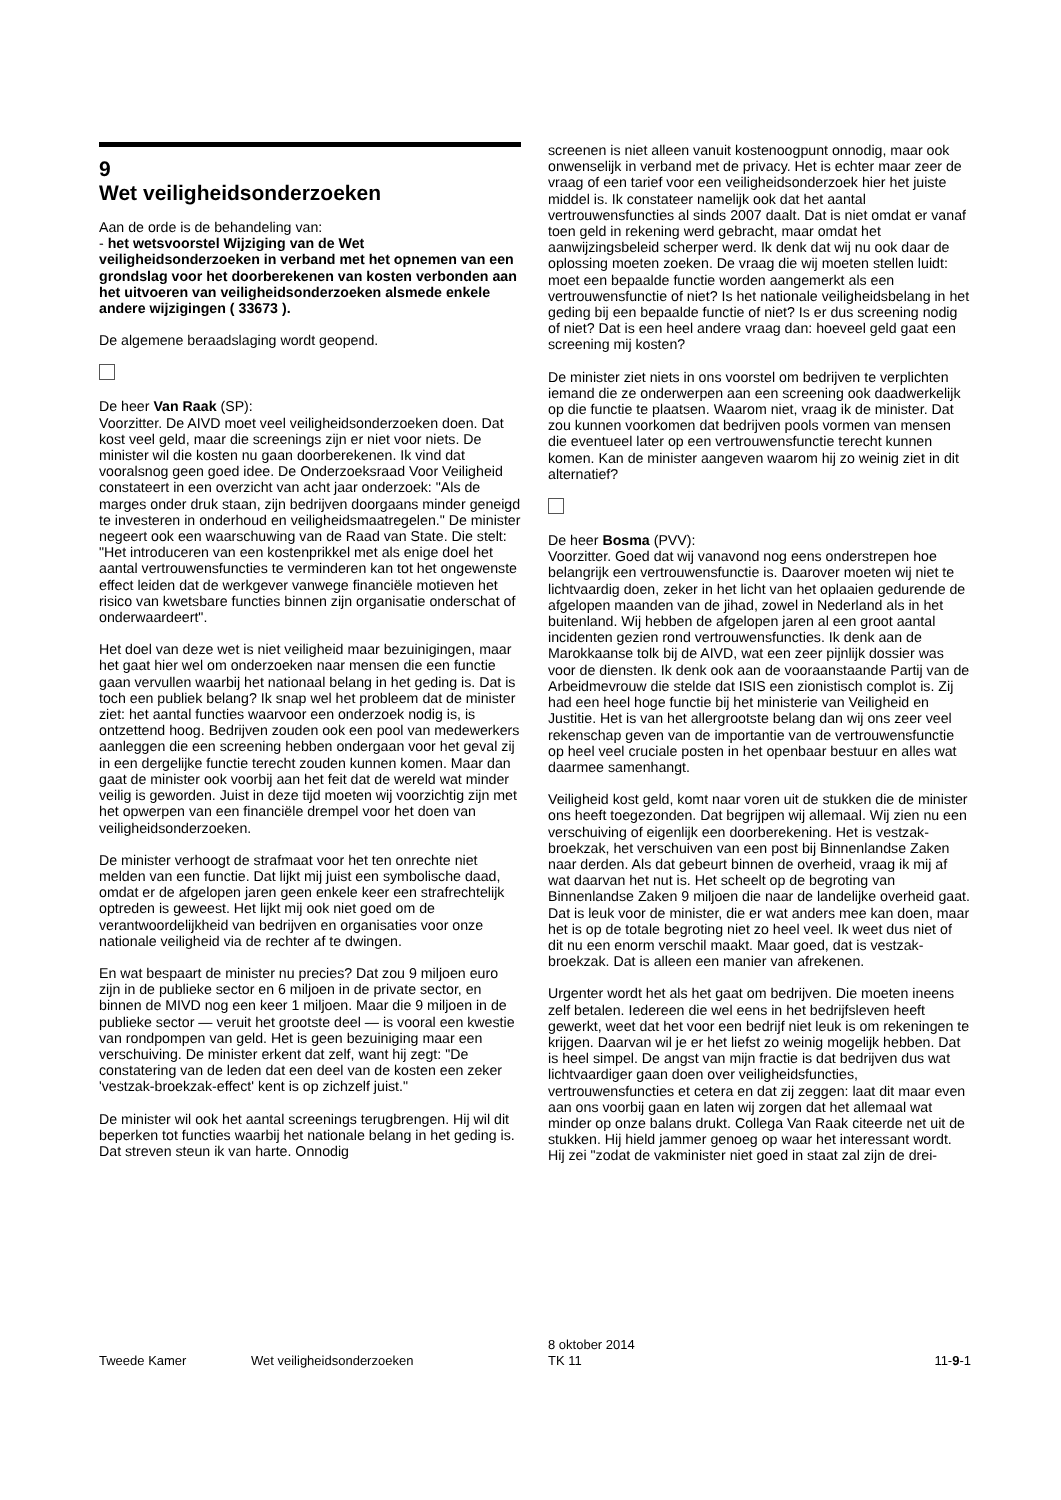9
Wet veiligheidsonderzoeken
Aan de orde is de behandeling van:
- het wetsvoorstel Wijziging van de Wet veiligheidsonderzoeken in verband met het opnemen van een grondslag voor het doorberekenen van kosten verbonden aan het uitvoeren van veiligheidsonderzoeken alsmede enkele andere wijzigingen ( 33673 ).
De algemene beraadslaging wordt geopend.
De heer Van Raak (SP):
Voorzitter. De AIVD moet veel veiligheidsonderzoeken doen. Dat kost veel geld, maar die screenings zijn er niet voor niets. De minister wil die kosten nu gaan doorberekenen. Ik vind dat vooralsnog geen goed idee. De Onderzoeksraad Voor Veiligheid constateert in een overzicht van acht jaar onderzoek: "Als de marges onder druk staan, zijn bedrijven doorgaans minder geneigd te investeren in onderhoud en veiligheidsmaatregelen." De minister negeert ook een waarschuwing van de Raad van State. Die stelt: "Het introduceren van een kostenprikkel met als enige doel het aantal vertrouwensfuncties te verminderen kan tot het ongewenste effect leiden dat de werkgever vanwege financiële motieven het risico van kwetsbare functies binnen zijn organisatie onderschat of onderwaardeert".
Het doel van deze wet is niet veiligheid maar bezuinigingen, maar het gaat hier wel om onderzoeken naar mensen die een functie gaan vervullen waarbij het nationaal belang in het geding is. Dat is toch een publiek belang? Ik snap wel het probleem dat de minister ziet: het aantal functies waarvoor een onderzoek nodig is, is ontzettend hoog. Bedrijven zouden ook een pool van medewerkers aanleggen die een screening hebben ondergaan voor het geval zij in een dergelijke functie terecht zouden kunnen komen. Maar dan gaat de minister ook voorbij aan het feit dat de wereld wat minder veilig is geworden. Juist in deze tijd moeten wij voorzichtig zijn met het opwerpen van een financiële drempel voor het doen van veiligheidsonderzoeken.
De minister verhoogt de strafmaat voor het ten onrechte niet melden van een functie. Dat lijkt mij juist een symbolische daad, omdat er de afgelopen jaren geen enkele keer een strafrechtelijk optreden is geweest. Het lijkt mij ook niet goed om de verantwoordelijkheid van bedrijven en organisaties voor onze nationale veiligheid via de rechter af te dwingen.
En wat bespaart de minister nu precies? Dat zou 9 miljoen euro zijn in de publieke sector en 6 miljoen in de private sector, en binnen de MIVD nog een keer 1 miljoen. Maar die 9 miljoen in de publieke sector — veruit het grootste deel — is vooral een kwestie van rondpompen van geld. Het is geen bezuiniging maar een verschuiving. De minister erkent dat zelf, want hij zegt: "De constatering van de leden dat een deel van de kosten een zeker 'vestzak-broekzak-effect' kent is op zichzelf juist."
De minister wil ook het aantal screenings terugbrengen. Hij wil dit beperken tot functies waarbij het nationale belang in het geding is. Dat streven steun ik van harte. Onnodig
screenen is niet alleen vanuit kostenoogpunt onnodig, maar ook onwenselijk in verband met de privacy. Het is echter maar zeer de vraag of een tarief voor een veiligheidsonderzoek hier het juiste middel is. Ik constateer namelijk ook dat het aantal vertrouwensfuncties al sinds 2007 daalt. Dat is niet omdat er vanaf toen geld in rekening werd gebracht, maar omdat het aanwijzingsbeleid scherper werd. Ik denk dat wij nu ook daar de oplossing moeten zoeken. De vraag die wij moeten stellen luidt: moet een bepaalde functie worden aangemerkt als een vertrouwensfunctie of niet? Is het nationale veiligheidsbelang in het geding bij een bepaalde functie of niet? Is er dus screening nodig of niet? Dat is een heel andere vraag dan: hoeveel geld gaat een screening mij kosten?
De minister ziet niets in ons voorstel om bedrijven te verplichten iemand die ze onderwerpen aan een screening ook daadwerkelijk op die functie te plaatsen. Waarom niet, vraag ik de minister. Dat zou kunnen voorkomen dat bedrijven pools vormen van mensen die eventueel later op een vertrouwensfunctie terecht kunnen komen. Kan de minister aangeven waarom hij zo weinig ziet in dit alternatief?
De heer Bosma (PVV):
Voorzitter. Goed dat wij vanavond nog eens onderstrepen hoe belangrijk een vertrouwensfunctie is. Daarover moeten wij niet te lichtvaardig doen, zeker in het licht van het oplaaien gedurende de afgelopen maanden van de jihad, zowel in Nederland als in het buitenland. Wij hebben de afgelopen jaren al een groot aantal incidenten gezien rond vertrouwensfuncties. Ik denk aan de Marokkaanse tolk bij de AIVD, wat een zeer pijnlijk dossier was voor de diensten. Ik denk ook aan de vooraanstaande Partij van de Arbeidmevrouw die stelde dat ISIS een zionistisch complot is. Zij had een heel hoge functie bij het ministerie van Veiligheid en Justitie. Het is van het allergrootste belang dan wij ons zeer veel rekenschap geven van de importantie van de vertrouwensfunctie op heel veel cruciale posten in het openbaar bestuur en alles wat daarmee samenhangt.
Veiligheid kost geld, komt naar voren uit de stukken die de minister ons heeft toegezonden. Dat begrijpen wij allemaal. Wij zien nu een verschuiving of eigenlijk een doorberekening. Het is vestzak-broekzak, het verschuiven van een post bij Binnenlandse Zaken naar derden. Als dat gebeurt binnen de overheid, vraag ik mij af wat daarvan het nut is. Het scheelt op de begroting van Binnenlandse Zaken 9 miljoen die naar de landelijke overheid gaat. Dat is leuk voor de minister, die er wat anders mee kan doen, maar het is op de totale begroting niet zo heel veel. Ik weet dus niet of dit nu een enorm verschil maakt. Maar goed, dat is vestzak-broekzak. Dat is alleen een manier van afrekenen.
Urgenter wordt het als het gaat om bedrijven. Die moeten ineens zelf betalen. Iedereen die wel eens in het bedrijfsleven heeft gewerkt, weet dat het voor een bedrijf niet leuk is om rekeningen te krijgen. Daarvan wil je er het liefst zo weinig mogelijk hebben. Dat is heel simpel. De angst van mijn fractie is dat bedrijven dus wat lichtvaardiger gaan doen over veiligheidsfuncties, vertrouwensfuncties et cetera en dat zij zeggen: laat dit maar even aan ons voorbij gaan en laten wij zorgen dat het allemaal wat minder op onze balans drukt. Collega Van Raak citeerde net uit de stukken. Hij hield jammer genoeg op waar het interessant wordt. Hij zei "zodat de vakminister niet goed in staat zal zijn de drei-
Tweede Kamer Wet veiligheidsonderzoeken
8 oktober 2014
TK 11
11-9-1